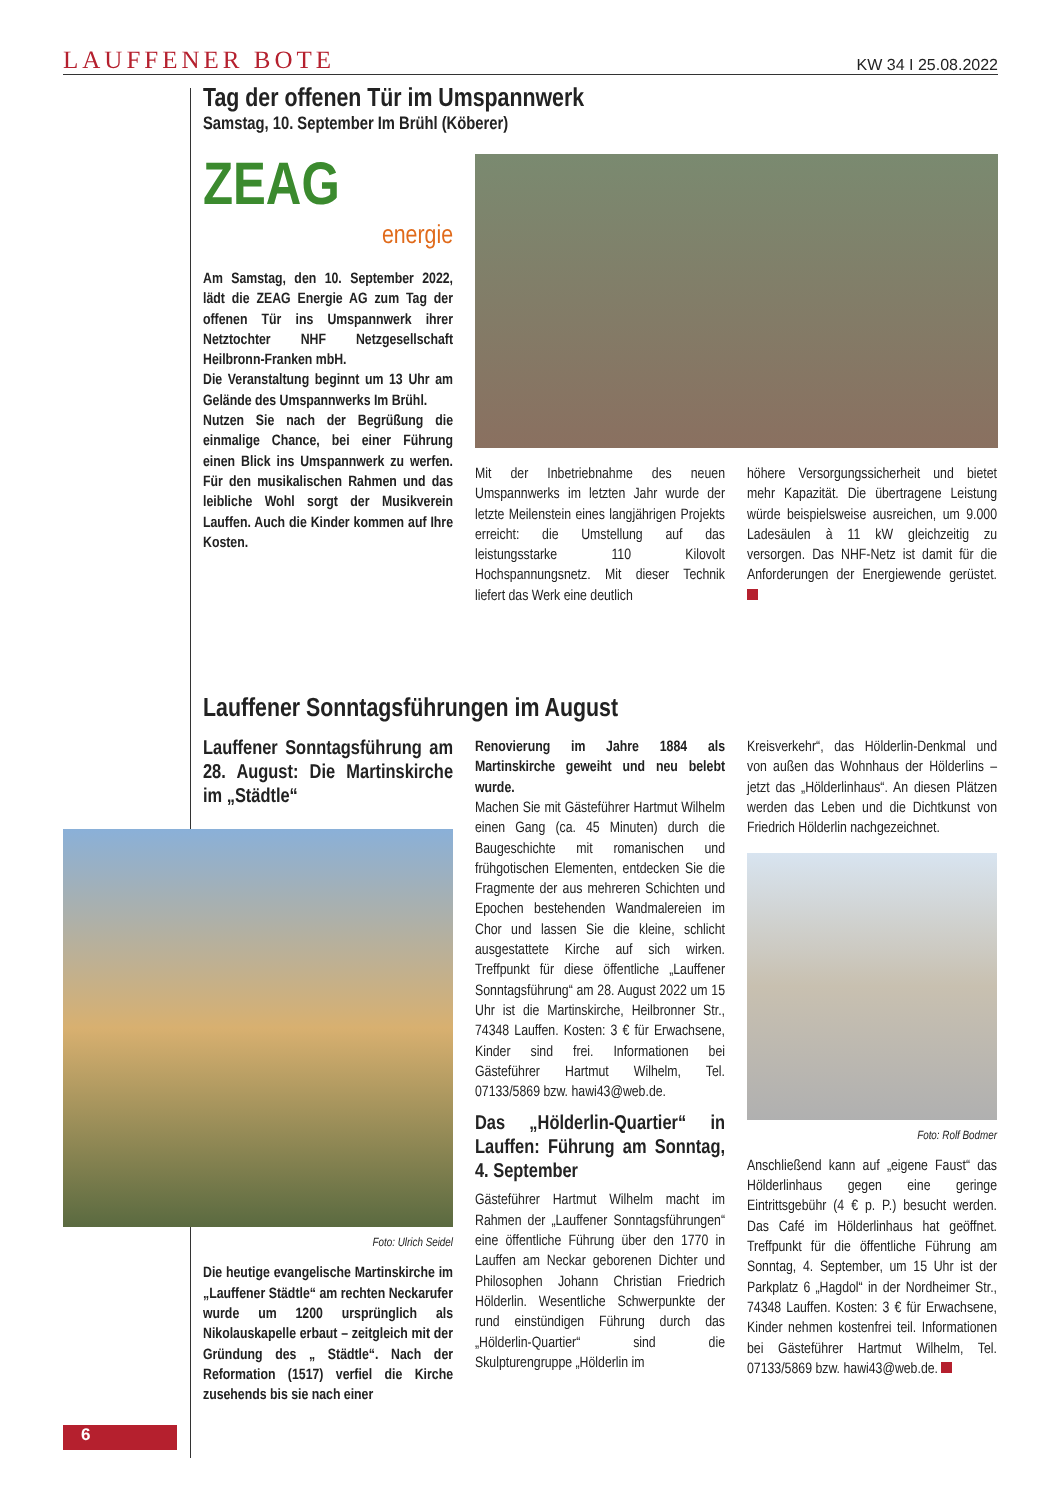LAUFFENER BOTE KW 34 I 25.08.2022
Tag der offenen Tür im Umspannwerk
Samstag, 10. September Im Brühl (Köberer)
ZEAG
energie
Am Samstag, den 10. September 2022, lädt die ZEAG Energie AG zum Tag der offenen Tür ins Umspannwerk ihrer Netztochter NHF Netzgesellschaft Heilbronn-Franken mbH.
Die Veranstaltung beginnt um 13 Uhr am Gelände des Umspannwerks Im Brühl.
Nutzen Sie nach der Begrüßung die einmalige Chance, bei einer Führung einen Blick ins Umspannwerk zu werfen. Für den musikalischen Rahmen und das leibliche Wohl sorgt der Musikverein Lauffen. Auch die Kinder kommen auf Ihre Kosten.
Mit der Inbetriebnahme des neuen Umspannwerks im letzten Jahr wurde der letzte Meilenstein eines langjährigen Projekts erreicht: die Umstellung auf das leistungsstarke 110 Kilovolt Hochspannungsnetz. Mit dieser Technik liefert das Werk eine deutlich
höhere Versorgungssicherheit und bietet mehr Kapazität. Die übertragene Leistung würde beispielsweise ausreichen, um 9.000 Ladesäulen à 11 kW gleichzeitig zu versorgen. Das NHF-Netz ist damit für die Anforderungen der Energiewende gerüstet.
Lauffener Sonntagsführungen im August
Lauffener Sonntagsführung am 28. August: Die Martinskirche im „Städtle“
Foto: Ulrich Seidel
Die heutige evangelische Martinskirche im „Lauffener Städtle“ am rechten Neckarufer wurde um 1200 ursprünglich als Nikolauskapelle erbaut – zeitgleich mit der Gründung des „ Städtle“. Nach der Reformation (1517) verfiel die Kirche zusehends bis sie nach einer
Renovierung im Jahre 1884 als Martinskirche geweiht und neu belebt wurde.
Machen Sie mit Gästeführer Hartmut Wilhelm einen Gang (ca. 45 Minuten) durch die Baugeschichte mit romanischen und frühgotischen Elementen, entdecken Sie die Fragmente der aus mehreren Schichten und Epochen bestehenden Wandmalereien im Chor und lassen Sie die kleine, schlicht ausgestattete Kirche auf sich wirken. Treffpunkt für diese öffentliche „Lauffener Sonntagsführung“ am 28. August 2022 um 15 Uhr ist die Martinskirche, Heilbronner Str., 74348 Lauffen. Kosten: 3 € für Erwachsene, Kinder sind frei. Informationen bei Gästeführer Hartmut Wilhelm, Tel. 07133/5869 bzw. hawi43@web.de.
Das „Hölderlin-Quartier“ in Lauffen: Führung am Sonntag, 4. September
Gästeführer Hartmut Wilhelm macht im Rahmen der „Lauffener Sonntagsführungen“ eine öffentliche Führung über den 1770 in Lauffen am Neckar geborenen Dichter und Philosophen Johann Christian Friedrich Hölderlin. Wesentliche Schwerpunkte der rund einstündigen Führung durch das „Hölderlin-Quartier“ sind die Skulpturengruppe „Hölderlin im
Kreisverkehr“, das Hölderlin-Denkmal und von außen das Wohnhaus der Hölderlins – jetzt das „Hölderlinhaus“. An diesen Plätzen werden das Leben und die Dichtkunst von Friedrich Hölderlin nachgezeichnet.
Foto: Rolf Bodmer
Anschließend kann auf „eigene Faust“ das Hölderlinhaus gegen eine geringe Eintrittsgebühr (4 € p. P.) besucht werden. Das Café im Hölderlinhaus hat geöffnet. Treffpunkt für die öffentliche Führung am Sonntag, 4. September, um 15 Uhr ist der Parkplatz 6 „Hagdol“ in der Nordheimer Str., 74348 Lauffen. Kosten: 3 € für Erwachsene, Kinder nehmen kostenfrei teil. Informationen bei Gästeführer Hartmut Wilhelm, Tel. 07133/5869 bzw. hawi43@web.de.
6